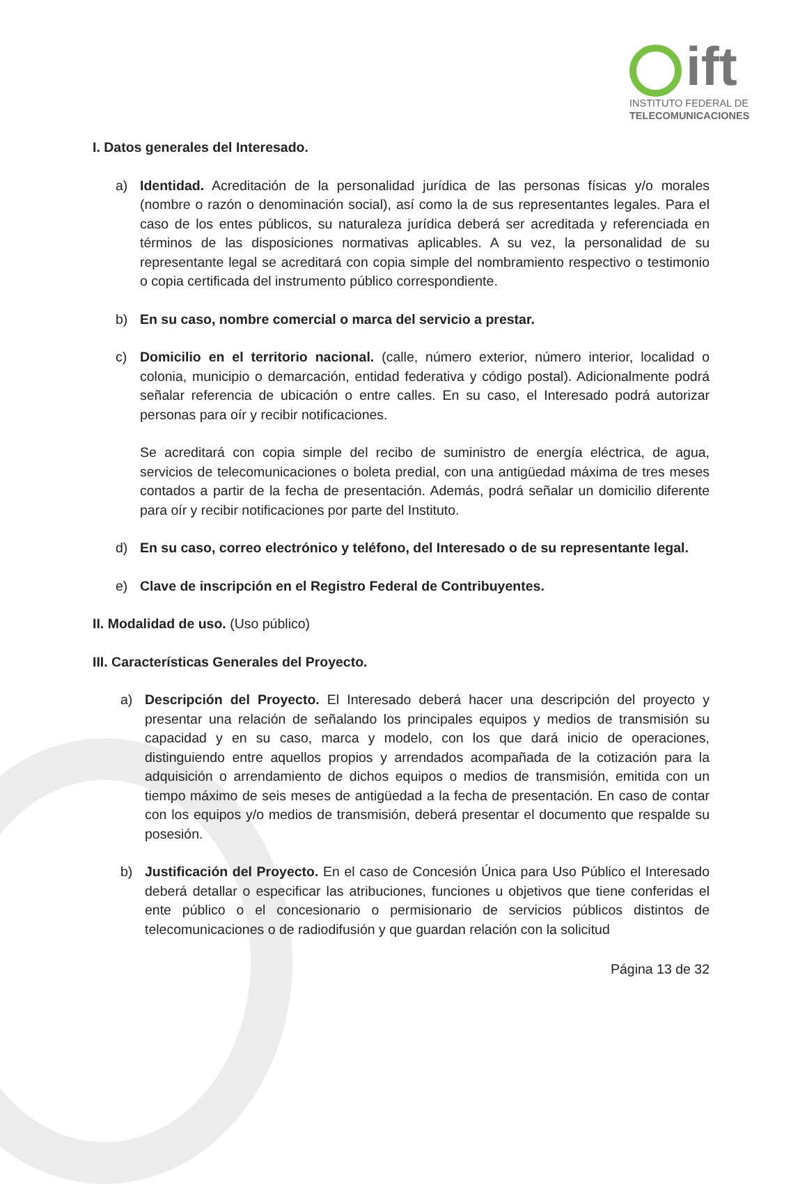ift
INSTITUTO FEDERAL DE
TELECOMUNICACIONES
I. Datos generales del Interesado.
a) Identidad. Acreditación de la personalidad jurídica de las personas físicas y/o morales (nombre o razón o denominación social), así como la de sus representantes legales. Para el caso de los entes públicos, su naturaleza jurídica deberá ser acreditada y referenciada en términos de las disposiciones normativas aplicables. A su vez, la personalidad de su representante legal se acreditará con copia simple del nombramiento respectivo o testimonio o copia certificada del instrumento público correspondiente.
b) En su caso, nombre comercial o marca del servicio a prestar.
c) Domicilio en el territorio nacional. (calle, número exterior, número interior, localidad o colonia, municipio o demarcación, entidad federativa y código postal). Adicionalmente podrá señalar referencia de ubicación o entre calles. En su caso, el Interesado podrá autorizar personas para oír y recibir notificaciones.
Se acreditará con copia simple del recibo de suministro de energía eléctrica, de agua, servicios de telecomunicaciones o boleta predial, con una antigüedad máxima de tres meses contados a partir de la fecha de presentación. Además, podrá señalar un domicilio diferente para oír y recibir notificaciones por parte del Instituto.
d) En su caso, correo electrónico y teléfono, del Interesado o de su representante legal.
e) Clave de inscripción en el Registro Federal de Contribuyentes.
II. Modalidad de uso. (Uso público)
III. Características Generales del Proyecto.
a) Descripción del Proyecto. El Interesado deberá hacer una descripción del proyecto y presentar una relación de señalando los principales equipos y medios de transmisión su capacidad y en su caso, marca y modelo, con los que dará inicio de operaciones, distinguiendo entre aquellos propios y arrendados acompañada de la cotización para la adquisición o arrendamiento de dichos equipos o medios de transmisión, emitida con un tiempo máximo de seis meses de antigüedad a la fecha de presentación. En caso de contar con los equipos y/o medios de transmisión, deberá presentar el documento que respalde su posesión.
b) Justificación del Proyecto. En el caso de Concesión Única para Uso Público el Interesado deberá detallar o especificar las atribuciones, funciones u objetivos que tiene conferidas el ente público o el concesionario o permisionario de servicios públicos distintos de telecomunicaciones o de radiodifusión y que guardan relación con la solicitud
Página 13 de 32